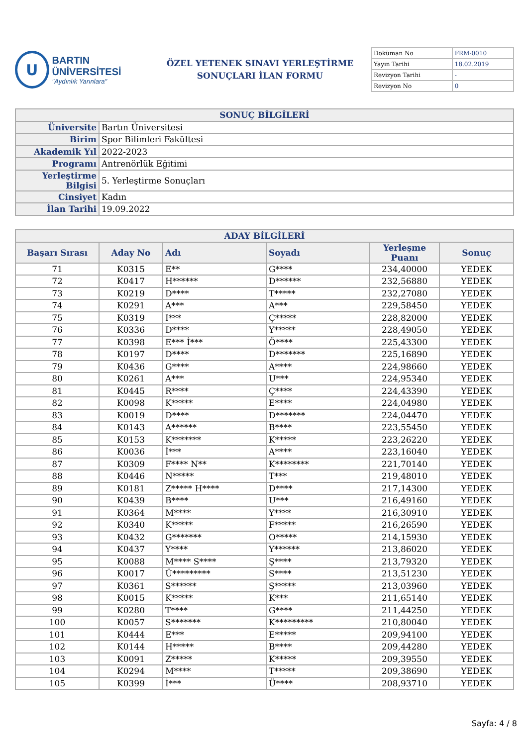U
BARTIN ÜNİVERSİTESİ
"Aydınlık Yarınlara"
ÖZEL YETENEK SINAVI YERLEŞTİRME
SONUÇLARI İLAN FORMU
| Doküman No | FRM-0010 |
| Yayın Tarihi | 18.02.2019 |
| Revizyon Tarihi | - |
| Revizyon No | 0 |
| SONUÇ BİLGİLERİ | |
| Üniversite | Bartın Üniversitesi |
| Birim | Spor Bilimleri Fakültesi |
| Akademik Yıl | 2022-2023 |
| Programı | Antrenörlük Eğitimi |
| Yerleştirme Bilgisi | 5. Yerleştirme Sonuçları |
| Cinsiyet | Kadın |
| İlan Tarihi | 19.09.2022 |
| ADAY BİLGİLERİ | | | | | |
| Başarı Sırası | Aday No | Adı | Soyadı | Yerleşme Puanı | Sonuç |
| 71 | K0315 | E** | G**** | 234,40000 | YEDEK |
| 72 | K0417 | H****** | D****** | 232,56880 | YEDEK |
| 73 | K0219 | D**** | T***** | 232,27080 | YEDEK |
| 74 | K0291 | A*** | A*** | 229,58450 | YEDEK |
| 75 | K0319 | I*** | Ç***** | 228,82000 | YEDEK |
| 76 | K0336 | D**** | Y***** | 228,49050 | YEDEK |
| 77 | K0398 | E*** İ*** | Ö**** | 225,43300 | YEDEK |
| 78 | K0197 | D**** | D******* | 225,16890 | YEDEK |
| 79 | K0436 | G**** | A**** | 224,98660 | YEDEK |
| 80 | K0261 | A*** | U*** | 224,95340 | YEDEK |
| 81 | K0445 | R**** | Ç**** | 224,43390 | YEDEK |
| 82 | K0098 | K***** | E**** | 224,04980 | YEDEK |
| 83 | K0019 | D**** | D******* | 224,04470 | YEDEK |
| 84 | K0143 | A****** | B**** | 223,55450 | YEDEK |
| 85 | K0153 | K******* | K***** | 223,26220 | YEDEK |
| 86 | K0036 | İ*** | A**** | 223,16040 | YEDEK |
| 87 | K0309 | F**** N** | K******** | 221,70140 | YEDEK |
| 88 | K0446 | N***** | T*** | 219,48010 | YEDEK |
| 89 | K0181 | Z***** H**** | D**** | 217,14300 | YEDEK |
| 90 | K0439 | B**** | U*** | 216,49160 | YEDEK |
| 91 | K0364 | M**** | Y**** | 216,30910 | YEDEK |
| 92 | K0340 | K***** | F***** | 216,26590 | YEDEK |
| 93 | K0432 | G******* | O***** | 214,15930 | YEDEK |
| 94 | K0437 | Y**** | Y****** | 213,86020 | YEDEK |
| 95 | K0088 | M**** S**** | Ş**** | 213,79320 | YEDEK |
| 96 | K0017 | Ü********* | S**** | 213,51230 | YEDEK |
| 97 | K0361 | S****** | Ş***** | 213,03960 | YEDEK |
| 98 | K0015 | K***** | K*** | 211,65140 | YEDEK |
| 99 | K0280 | T**** | G**** | 211,44250 | YEDEK |
| 100 | K0057 | S******* | K********* | 210,80040 | YEDEK |
| 101 | K0444 | E*** | E***** | 209,94100 | YEDEK |
| 102 | K0144 | H***** | B**** | 209,44280 | YEDEK |
| 103 | K0091 | Z***** | K***** | 209,39550 | YEDEK |
| 104 | K0294 | M**** | T***** | 209,38690 | YEDEK |
| 105 | K0399 | İ*** | Ü**** | 208,93710 | YEDEK |
Sayfa: 4 / 8